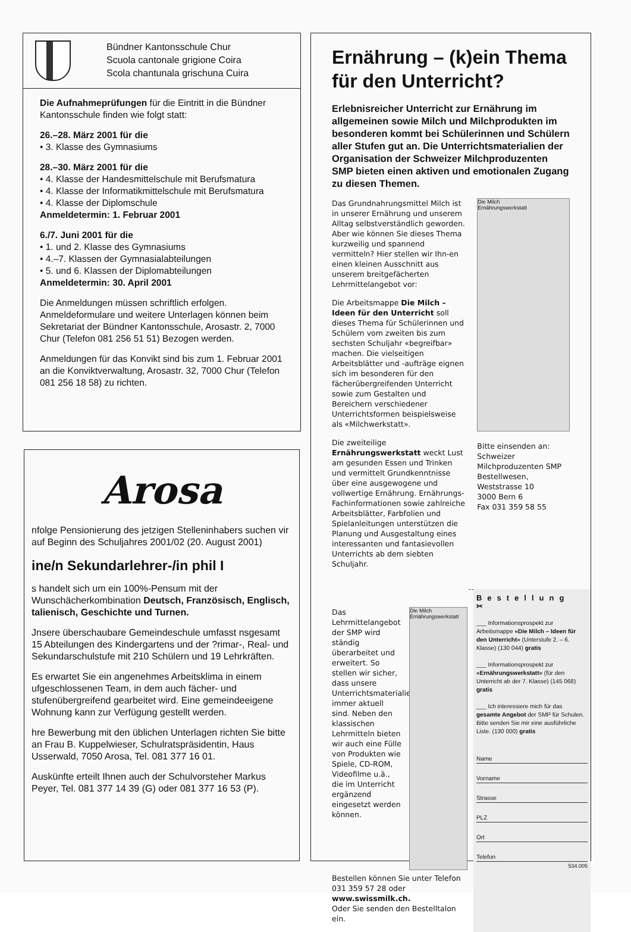Bündner Kantonsschule Chur
Scuola cantonale grigione Coira
Scola chantunala grischuna Cuira
Die Aufnahmeprüfungen für die Eintritt in die Bündner Kantonsschule finden wie folgt statt:
26.–28. März 2001 für die
• 3. Klasse des Gymnasiums
28.–30. März 2001 für die
• 4. Klasse der Handesmittelschule mit Berufsmatura
• 4. Klasse der Informatikmittelschule mit Berufsmatura
• 4. Klasse der Diplomschule
Anmeldetermin: 1. Februar 2001
6./7. Juni 2001 für die
• 1. und 2. Klasse des Gymnasiums
• 4.–7. Klassen der Gymnasialabteilungen
• 5. und 6. Klassen der Diplomabteilungen
Anmeldetermin: 30. April 2001
Die Anmeldungen müssen schriftlich erfolgen. Anmeldeformulare und weitere Unterlagen können beim Sekretariat der Bündner Kantonsschule, Arosastr. 2, 7000 Chur (Telefon 081 256 51 51) Bezogen werden.
Anmeldungen für das Konvikt sind bis zum 1. Februar 2001 an die Konviktverwaltung, Arosastr. 32, 7000 Chur (Telefon 081 256 18 58) zu richten.
Arosa
nfolge Pensionierung des jetzigen Stelleninhabers suchen vir auf Beginn des Schuljahres 2001/02 (20. August 2001)
ine/n Sekundarlehrer-/in phil I
s handelt sich um ein 100%-Pensum mit der Wunschächerkombination Deutsch, Französisch, Englisch, talienisch, Geschichte und Turnen.
Jnsere überschaubare Gemeindeschule umfasst nsgesamt 15 Abteilungen des Kindergartens und der ?rimar-, Real- und Sekundarschulstufe mit 210 Schülern und 19 Lehrkräften.
Es erwartet Sie ein angenehmes Arbeitsklima in einem ufgeschlossenen Team, in dem auch fächer- und stufenübergreifend gearbeitet wird. Eine gemeindeeigene Wohnung kann zur Verfügung gestellt werden.
hre Bewerbung mit den üblichen Unterlagen richten Sie bitte an Frau B. Kuppelwieser, Schulratspräsidentin, Haus Usserwald, 7050 Arosa, Tel. 081 377 16 01.
Auskünfte erteilt Ihnen auch der Schulvorsteher Markus Peyer, Tel. 081 377 14 39 (G) oder 081 377 16 53 (P).
Ernährung – (k)ein Thema für den Unterricht?
Erlebnisreicher Unterricht zur Ernährung im allgemeinen sowie Milch und Milchprodukten im besonderen kommt bei Schülerinnen und Schülern aller Stufen gut an. Die Unterrichtsmaterialien der Organisation der Schweizer Milchproduzenten SMP bieten einen aktiven und emotionalen Zugang zu diesen Themen.
Das Grundnahrungsmittel Milch ist in unserer Ernährung und unserem Alltag selbstverständlich geworden. Aber wie können Sie dieses Thema kurzweilig und spannend vermitteln? Hier stellen wir Ihn-en einen kleinen Ausschnitt aus unserem breitgefächerten Lehrmittelangebot vor:
Die Arbeitsmappe Die Milch – Ideen für den Unterricht soll dieses Thema für Schülerinnen und Schülern vom zweiten bis zum sechsten Schuljahr «begreifbar» machen. Die vielseitigen Arbeitsblätter und -aufträge eignen sich im besonderen für den fächerübergreifenden Unterricht sowie zum Gestalten und Bereichern verschiedener Unterrichtsformen beispielsweise als «Milchwerkstatt».
Die zweiteilige Ernährungswerkstatt weckt Lust am gesunden Essen und Trinken und vermittelt Grundkenntnisse über eine ausgewogene und vollwertige Ernährung. Ernährungs-Fachinformationen sowie zahlreiche Arbeitsblätter, Farbfolien und Spielanleitungen unterstützen die Planung und Ausgestaltung eines interessanten und fantasievollen Unterrichts ab dem siebten Schuljahr.
Die Milch
Ernährungswerkstatt
Bitte einsenden an:
Schweizer Milchproduzenten SMP
Bestellwesen,
Weststrasse 10
3000 Bern 6
Fax 031 359 58 55
Das Lehrmittelangebot der SMP wird ständig überarbeitet und erweitert. So stellen wir sicher, dass unsere Unterrichtsmaterialien immer aktuell sind. Neben den klassischen Lehrmitteln bieten wir auch eine Fülle von Produkten wie Spiele, CD-ROM, Videofilme u.ä., die im Unterricht ergänzend eingesetzt werden können.
Bestellen können Sie unter Telefon 031 359 57 28 oder www.swissmilk.ch.
Oder Sie senden den Bestelltalon ein.
Die Milch
Ernährungswerkstatt
Bestellung ✂
___ Informationsprospekt zur Arbeitsmappe «Die Milch – Ideen für den Unterricht» (Unterstufe 2. – 6. Klasse) (130 044) gratis
___ Informationsprospekt zur «Ernährungswerkstatt» (für den Unterricht ab der 7. Klasse) (145 068) gratis
___ Ich interessiere mich für das gesamte Angebot der SMP für Schulen. Bitte senden Sie mir eine ausführliche Liste. (130 000) gratis
Name
Vorname
Strasse
PLZ
Ort
Telefon
534.005